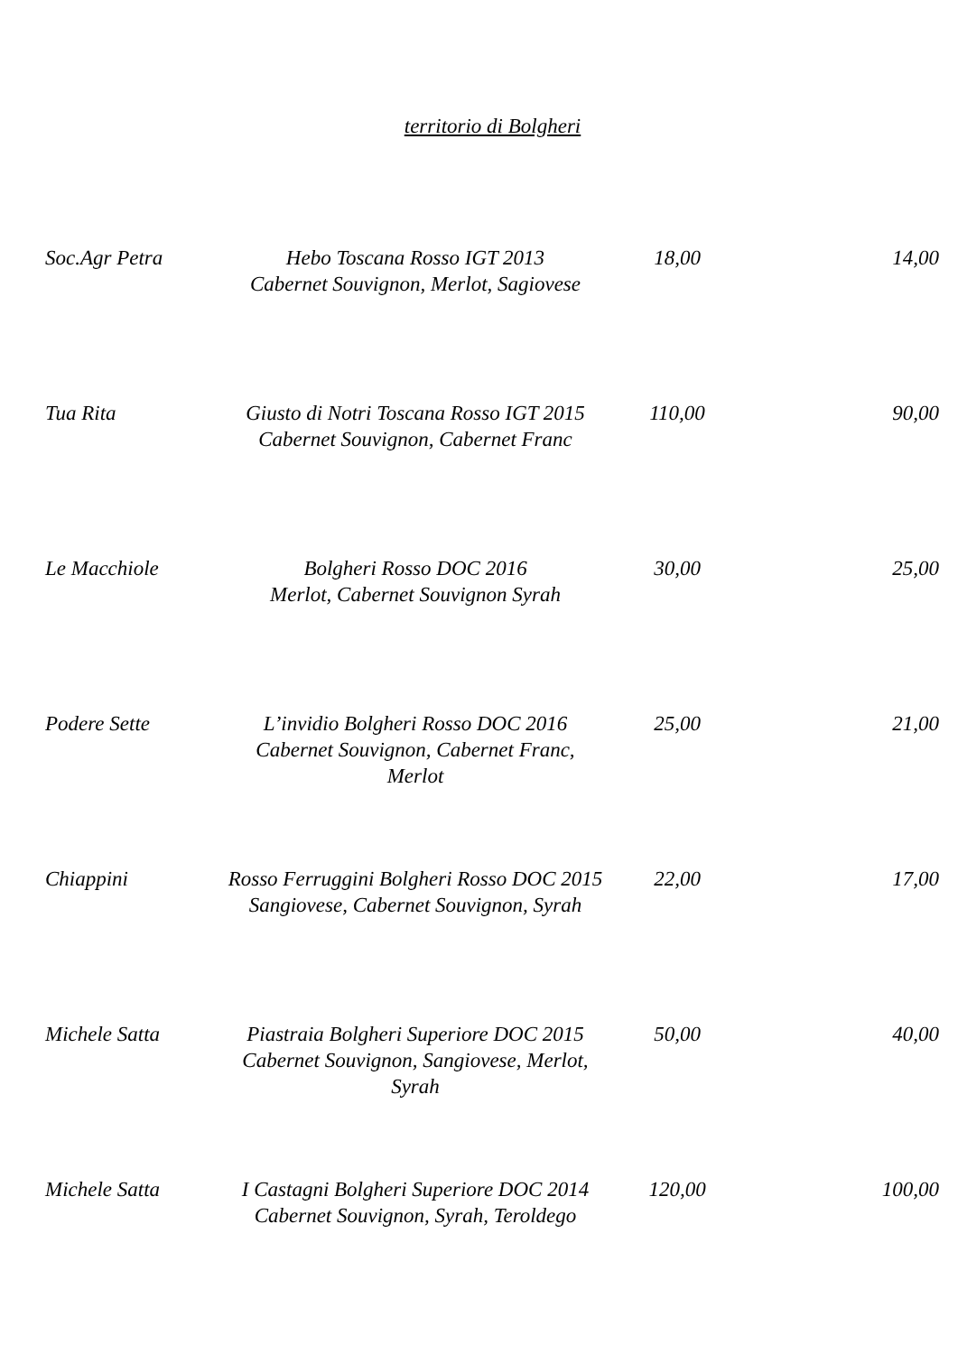territorio di Bolgheri
| Soc.Agr Petra | Hebo Toscana Rosso IGT 2013 Cabernet Souvignon, Merlot, Sagiovese | 18,00 | 14,00 |
| Tua Rita | Giusto di Notri Toscana Rosso IGT 2015 Cabernet Souvignon, Cabernet Franc | 110,00 | 90,00 |
| Le Macchiole | Bolgheri Rosso DOC 2016 Merlot, Cabernet Souvignon Syrah | 30,00 | 25,00 |
| Podere Sette | L’invidio Bolgheri Rosso DOC 2016 Cabernet Souvignon, Cabernet Franc, Merlot | 25,00 | 21,00 |
| Chiappini | Rosso Ferruggini Bolgheri Rosso DOC 2015 Sangiovese, Cabernet Souvignon, Syrah | 22,00 | 17,00 |
| Michele Satta | Piastraia Bolgheri Superiore DOC 2015 Cabernet Souvignon, Sangiovese, Merlot, Syrah | 50,00 | 40,00 |
| Michele Satta | I Castagni Bolgheri Superiore DOC 2014 Cabernet Souvignon, Syrah, Teroldego | 120,00 | 100,00 |